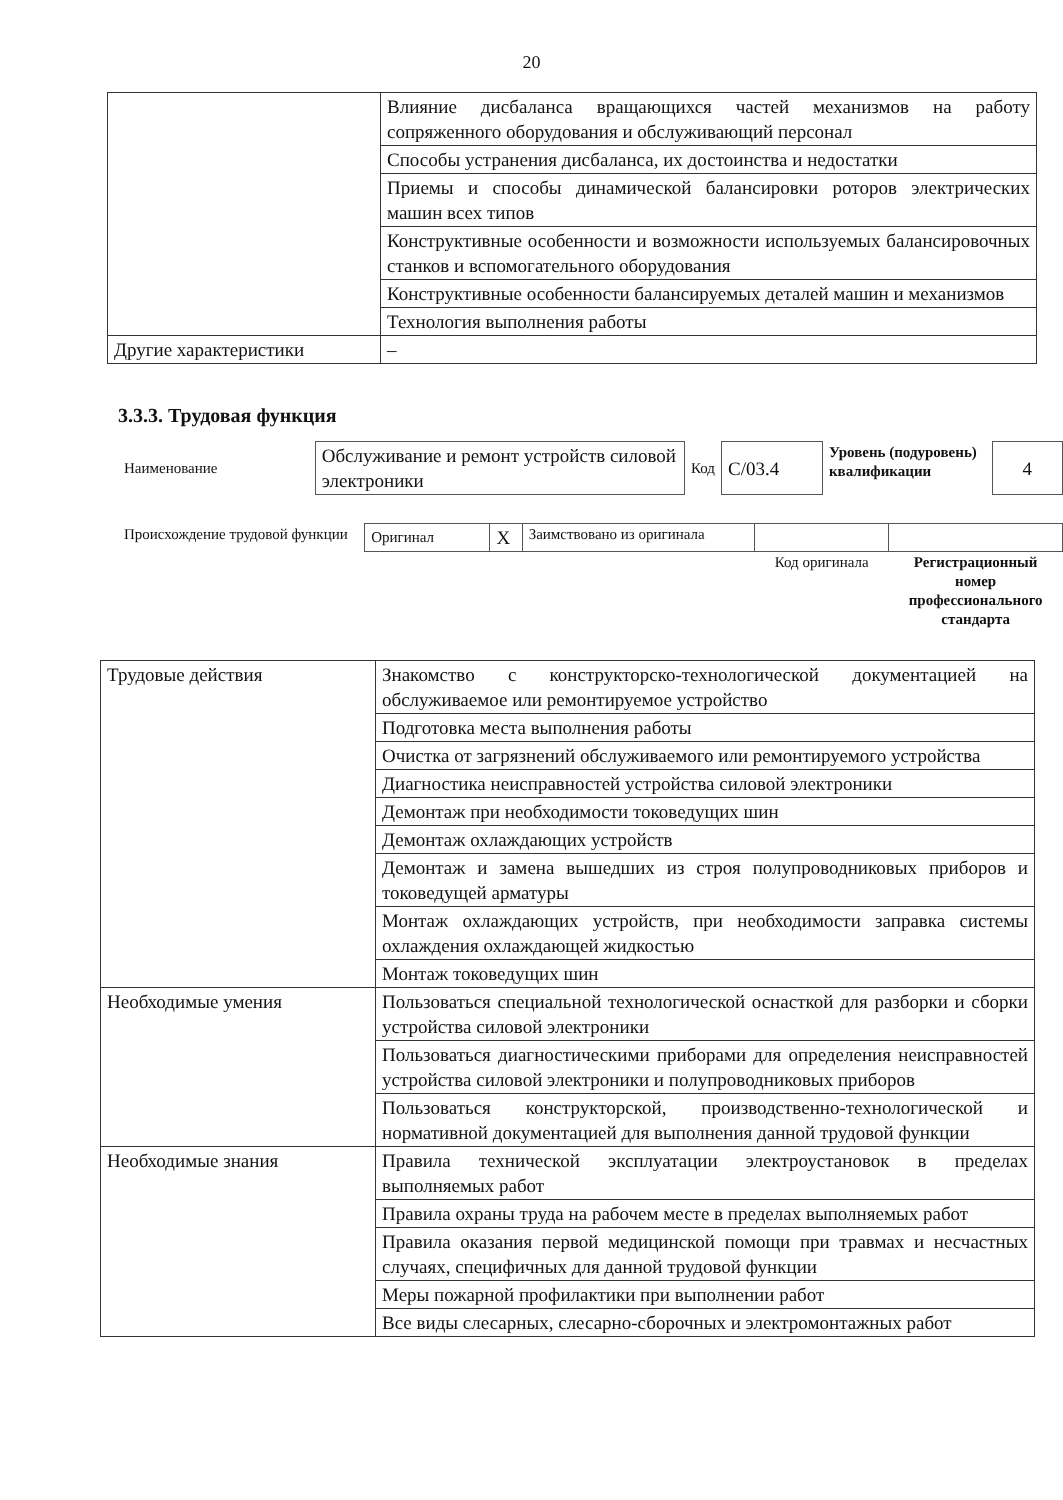20
| | Влияние дисбаланса вращающихся частей механизмов на работу сопряженного оборудования и обслуживающий персонал |
| | Способы устранения дисбаланса, их достоинства и недостатки |
| | Приемы и способы динамической балансировки роторов электрических машин всех типов |
| | Конструктивные особенности и возможности используемых балансировочных станков и вспомогательного оборудования |
| | Конструктивные особенности балансируемых деталей машин и механизмов |
| | Технология выполнения работы |
| Другие характеристики | – |
3.3.3. Трудовая функция
| Наименование | Обслуживание и ремонт устройств силовой электроники | Код | С/03.4 | Уровень (подуровень) квалификации | 4 |
| Происхождение трудовой функции | Оригинал | X | Заимствовано из оригинала | | |
| | | | | Код оригинала | Регистрационный номер профессионального стандарта |
| Трудовые действия | Знакомство с конструкторско-технологической документацией на обслуживаемое или ремонтируемое устройство |
| | Подготовка места выполнения работы |
| | Очистка от загрязнений обслуживаемого или ремонтируемого устройства |
| | Диагностика неисправностей устройства силовой электроники |
| | Демонтаж при необходимости токоведущих шин |
| | Демонтаж охлаждающих устройств |
| | Демонтаж и замена вышедших из строя полупроводниковых приборов и токоведущей арматуры |
| | Монтаж охлаждающих устройств, при необходимости заправка системы охлаждения охлаждающей жидкостью |
| | Монтаж токоведущих шин |
| Необходимые умения | Пользоваться специальной технологической оснасткой для разборки и сборки устройства силовой электроники |
| | Пользоваться диагностическими приборами для определения неисправностей устройства силовой электроники и полупроводниковых приборов |
| | Пользоваться конструкторской, производственно-технологической и нормативной документацией для выполнения данной трудовой функции |
| Необходимые знания | Правила технической эксплуатации электроустановок в пределах выполняемых работ |
| | Правила охраны труда на рабочем месте в пределах выполняемых работ |
| | Правила оказания первой медицинской помощи при травмах и несчастных случаях, специфичных для данной трудовой функции |
| | Меры пожарной профилактики при выполнении работ |
| | Все виды слесарных, слесарно-сборочных и электромонтажных работ |